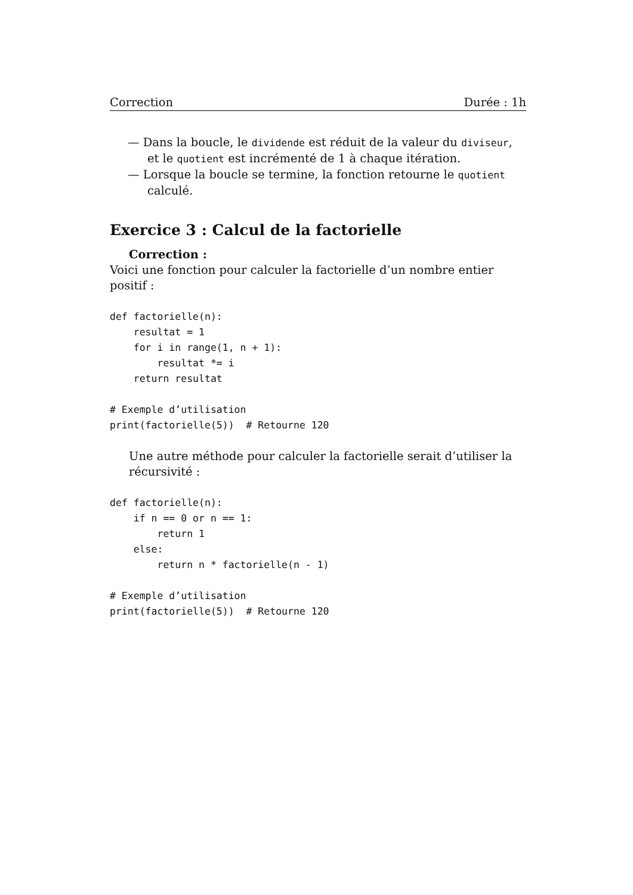Correction Durée : 1h
— Dans la boucle, le dividende est réduit de la valeur du diviseur, et le quotient est incrémenté de 1 à chaque itération.
— Lorsque la boucle se termine, la fonction retourne le quotient calculé.
Exercice 3 : Calcul de la factorielle
Correction :
Voici une fonction pour calculer la factorielle d’un nombre entier positif :
def factorielle(n):
    resultat = 1
    for i in range(1, n + 1):
        resultat *= i
    return resultat

# Exemple d’utilisation
print(factorielle(5))  # Retourne 120
Une autre méthode pour calculer la factorielle serait d’utiliser la récursivité :
def factorielle(n):
    if n == 0 or n == 1:
        return 1
    else:
        return n * factorielle(n - 1)

# Exemple d’utilisation
print(factorielle(5))  # Retourne 120